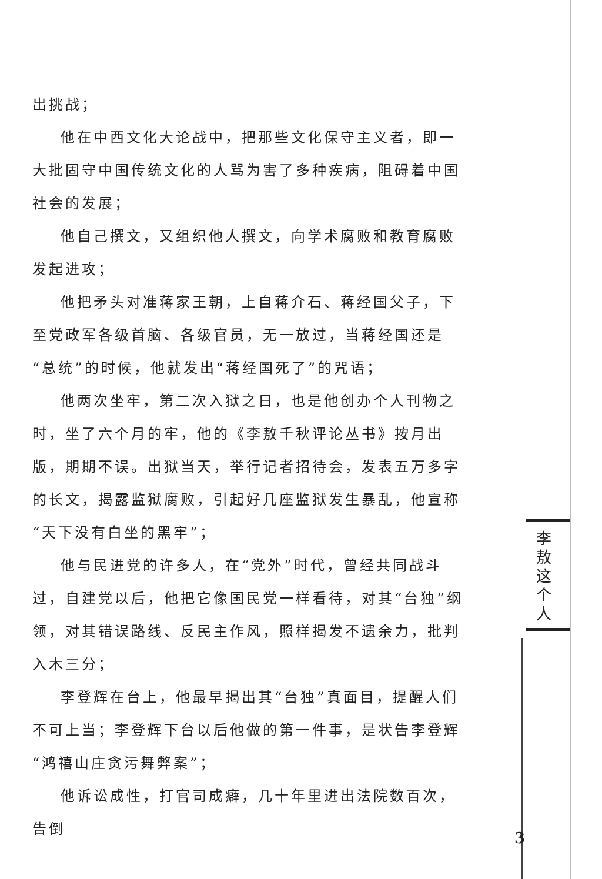出挑战；
他在中西文化大论战中，把那些文化保守主义者，即一大批固守中国传统文化的人骂为害了多种疾病，阻碍着中国社会的发展；
他自己撰文，又组织他人撰文，向学术腐败和教育腐败发起进攻；
他把矛头对准蒋家王朝，上自蒋介石、蒋经国父子，下至党政军各级首脑、各级官员，无一放过，当蒋经国还是“总统”的时候，他就发出“蒋经国死了”的咒语；
他两次坐牢，第二次入狱之日，也是他创办个人刊物之时，坐了六个月的牢，他的《李敖千秋评论丛书》按月出版，期期不误。出狱当天，举行记者招待会，发表五万多字的长文，揭露监狱腐败，引起好几座监狱发生暴乱，他宣称“天下没有白坐的黑牢”；
他与民进党的许多人，在“党外”时代，曾经共同战斗过，自建党以后，他把它像国民党一样看待，对其“台独”纲领，对其错误路线、反民主作风，照样揭发不遗余力，批判入木三分；
李登辉在台上，他最早揭出其“台独”真面目，提醒人们不可上当；李登辉下台以后他做的第一件事，是状告李登辉“鸿禧山庄贪污舞弊案”；
他诉讼成性，打官司成癖，几十年里进出法院数百次，告倒
李
敖
这
个
人
3